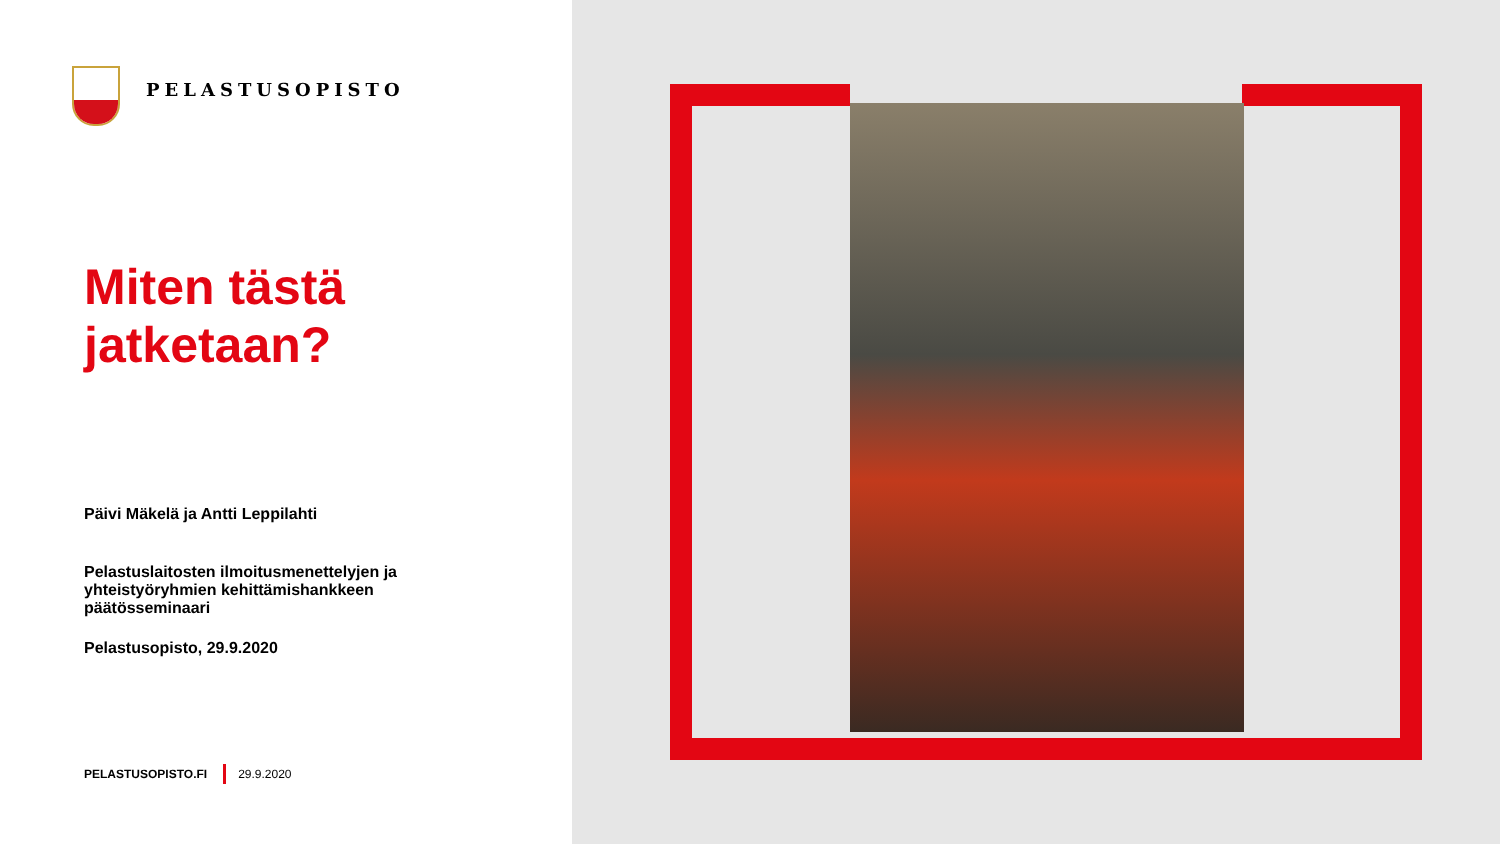PELASTUSOPISTO
Miten tästä
jatketaan?
Päivi Mäkelä ja Antti Leppilahti
Pelastuslaitosten ilmoitusmenettelyjen ja yhteistyöryhmien kehittämishankkeen päätösseminaari
Pelastusopisto, 29.9.2020
PELASTUSOPISTO.FI 29.9.2020